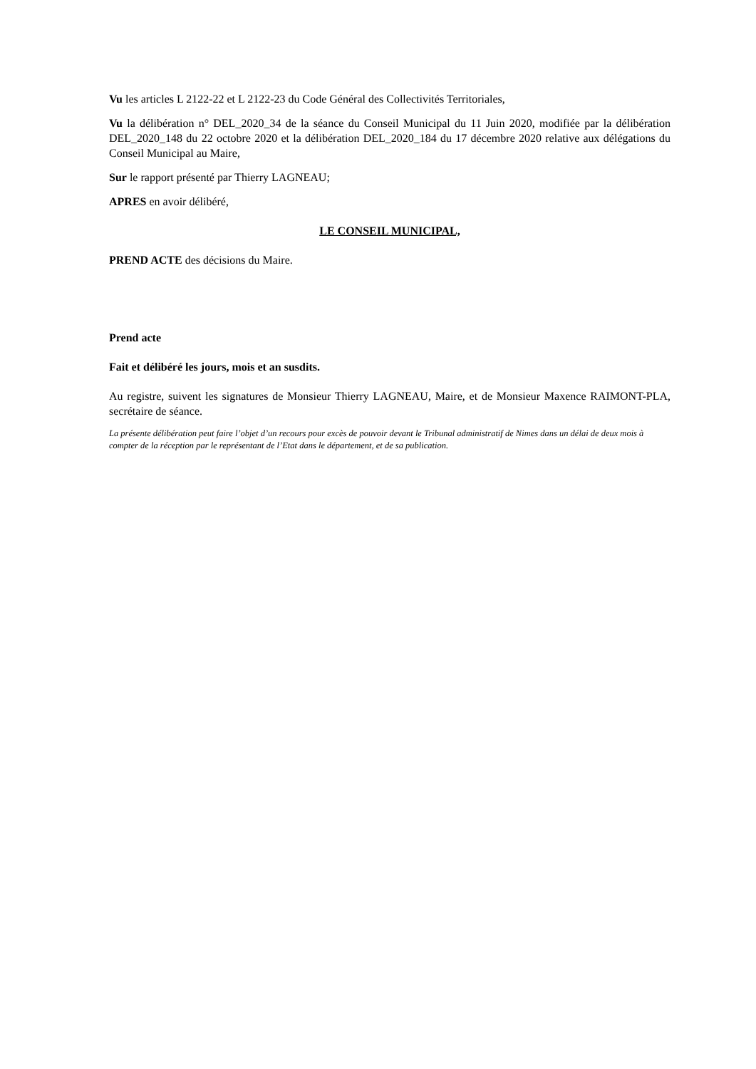Vu les articles L 2122-22 et L 2122-23 du Code Général des Collectivités Territoriales,
Vu la délibération n° DEL_2020_34 de la séance du Conseil Municipal du 11 Juin 2020, modifiée par la délibération DEL_2020_148 du 22 octobre 2020 et la délibération DEL_2020_184 du 17 décembre 2020 relative aux délégations du Conseil Municipal au Maire,
Sur le rapport présenté par Thierry LAGNEAU;
APRES en avoir délibéré,
LE CONSEIL MUNICIPAL,
PREND ACTE des décisions du Maire.
Prend acte
Fait et délibéré les jours, mois et an susdits.
Au registre, suivent les signatures de Monsieur Thierry LAGNEAU, Maire, et de Monsieur Maxence RAIMONT-PLA, secrétaire de séance.
La présente délibération peut faire l’objet d’un recours pour excès de pouvoir devant le Tribunal administratif de Nimes dans un délai de deux mois à compter de la réception par le représentant de l’Etat dans le département, et de sa publication.